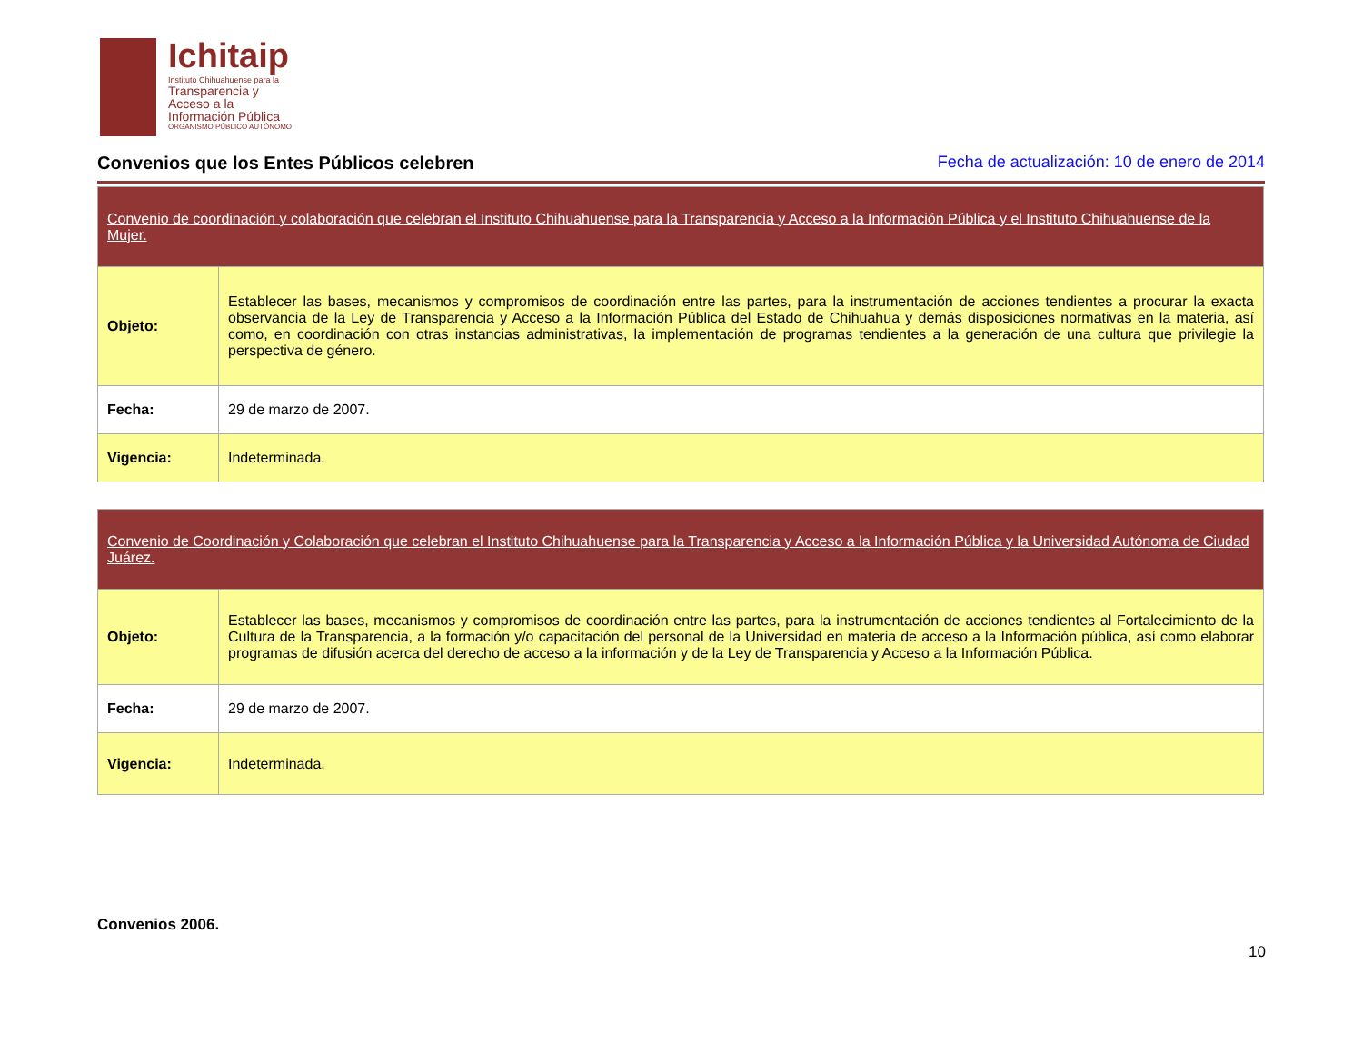Ichitaip
Instituto Chihuahuense para la
Transparencia y Acceso a la Información Pública
ORGANISMO PÚBLICO AUTÓNOMO
Convenios que los Entes Públicos celebren
Fecha de actualización: 10 de enero de 2014
| Convenio de coordinación y colaboración que celebran el Instituto Chihuahuense para la Transparencia y Acceso a la Información Pública y el Instituto Chihuahuense de la Mujer. | |
| --- | --- |
| Objeto: | Establecer las bases, mecanismos y compromisos de coordinación entre las partes, para la instrumentación de acciones tendientes a procurar la exacta observancia de la Ley de Transparencia y Acceso a la Información Pública del Estado de Chihuahua y demás disposiciones normativas en la materia, así como, en coordinación con otras instancias administrativas, la implementación de programas tendientes a la generación de una cultura que privilegie la perspectiva de género. |
| Fecha: | 29 de marzo de 2007. |
| Vigencia: | Indeterminada. |
| Convenio de Coordinación y Colaboración que celebran el Instituto Chihuahuense para la Transparencia y Acceso a la Información Pública y la Universidad Autónoma de Ciudad Juárez. | |
| --- | --- |
| Objeto: | Establecer las bases, mecanismos y compromisos de coordinación entre las partes, para la instrumentación de acciones tendientes al Fortalecimiento de la Cultura de la Transparencia, a la formación y/o capacitación del personal de la Universidad en materia de acceso a la Información pública, así como elaborar programas de difusión acerca del derecho de acceso a la información y de la Ley de Transparencia y Acceso a la Información Pública. |
| Fecha: | 29 de marzo de 2007. |
| Vigencia: | Indeterminada. |
Convenios 2006.
10